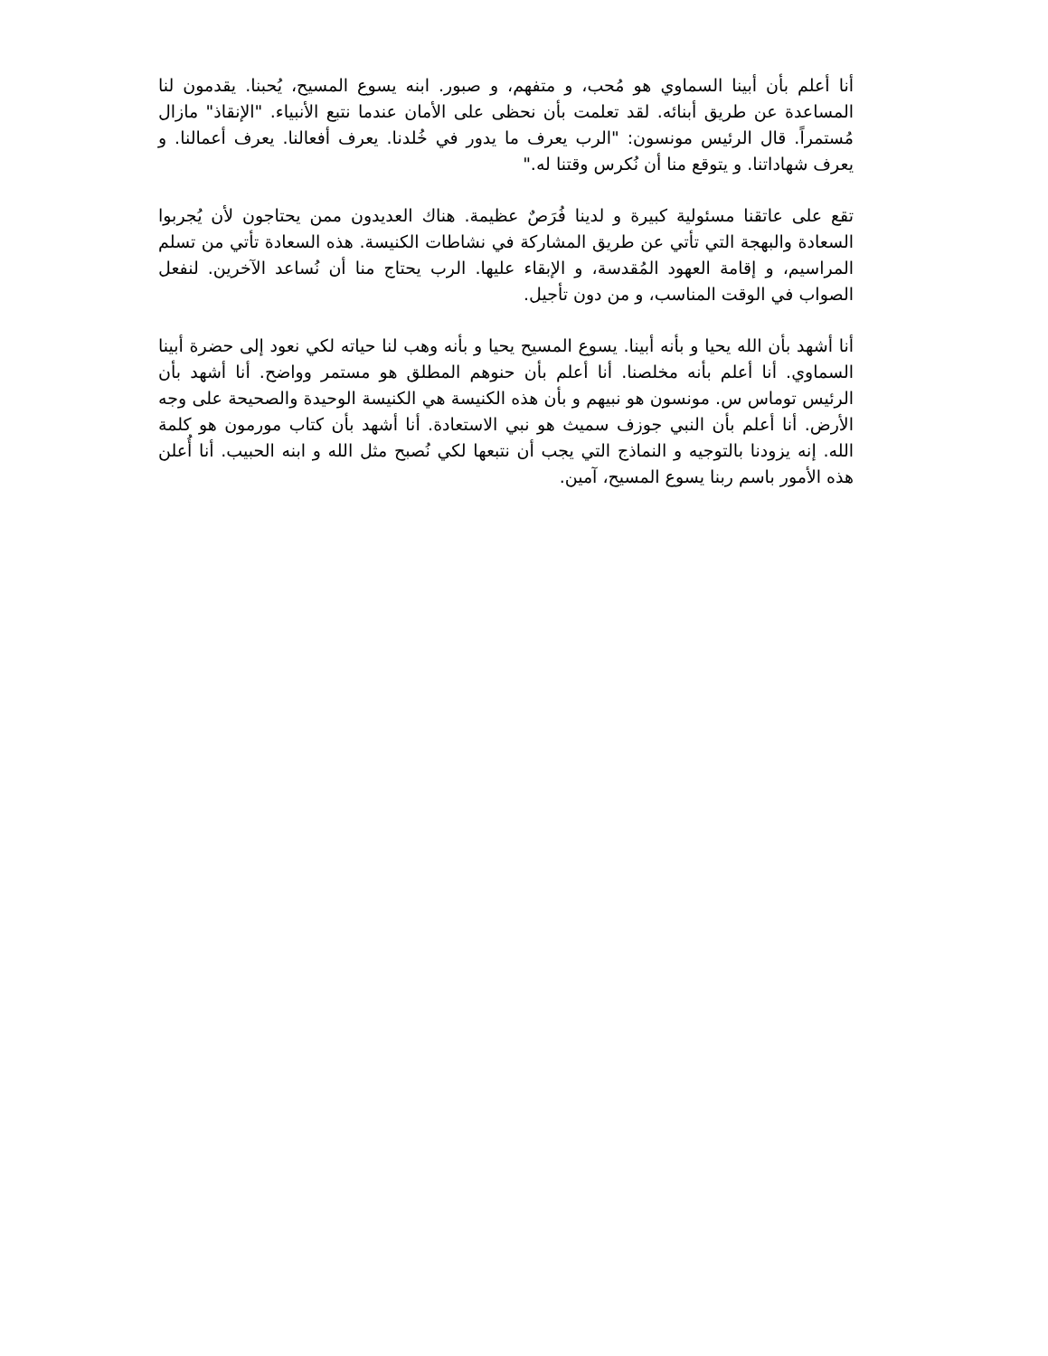أنا أعلم بأن أبينا السماوي هو مُحب، و متفهم، و صبور. ابنه يسوع المسيح، يُحبنا. يقدمون لنا المساعدة عن طريق أبنائه. لقد تعلمت بأن نحظى على الأمان عندما نتبع الأنبياء. "الإنقاذ" مازال مُستمراً. قال الرئيس مونسون: "الرب يعرف ما يدور في خُلدنا. يعرف أفعالنا. يعرف أعمالنا. و يعرف شهاداتنا. و يتوقع منا أن نُكرس وقتنا له."
تقع على عاتقنا مسئولية كبيرة و لدينا فُرَصٌ عظيمة. هناك العديدون ممن يحتاجون لأن يُجربوا السعادة والبهجة التي تأتي عن طريق المشاركة في نشاطات الكنيسة. هذه السعادة تأتي من تسلم المراسيم، و إقامة العهود المُقدسة، و الإبقاء عليها. الرب يحتاج منا أن نُساعد الآخرين. لنفعل الصواب في الوقت المناسب، و من دون تأجيل.
أنا أشهد بأن الله يحيا و بأنه أبينا. يسوع المسيح يحيا و بأنه وهب لنا حياته لكي نعود إلى حضرة أبينا السماوي. أنا أعلم بأنه مخلصنا. أنا أعلم بأن حنوهم المطلق هو مستمر وواضح. أنا أشهد بأن الرئيس توماس س. مونسون هو نبيهم و بأن هذه الكنيسة هي الكنيسة الوحيدة والصحيحة على وجه الأرض. أنا أعلم بأن النبي جوزف سميث هو نبي الاستعادة. أنا أشهد بأن كتاب مورمون هو كلمة الله. إنه يزودنا بالتوجيه و النماذج التي يجب أن نتبعها لكي نُصبح مثل الله و ابنه الحبيب. أنا أُعلن هذه الأمور باسم ربنا يسوع المسيح، آمين.